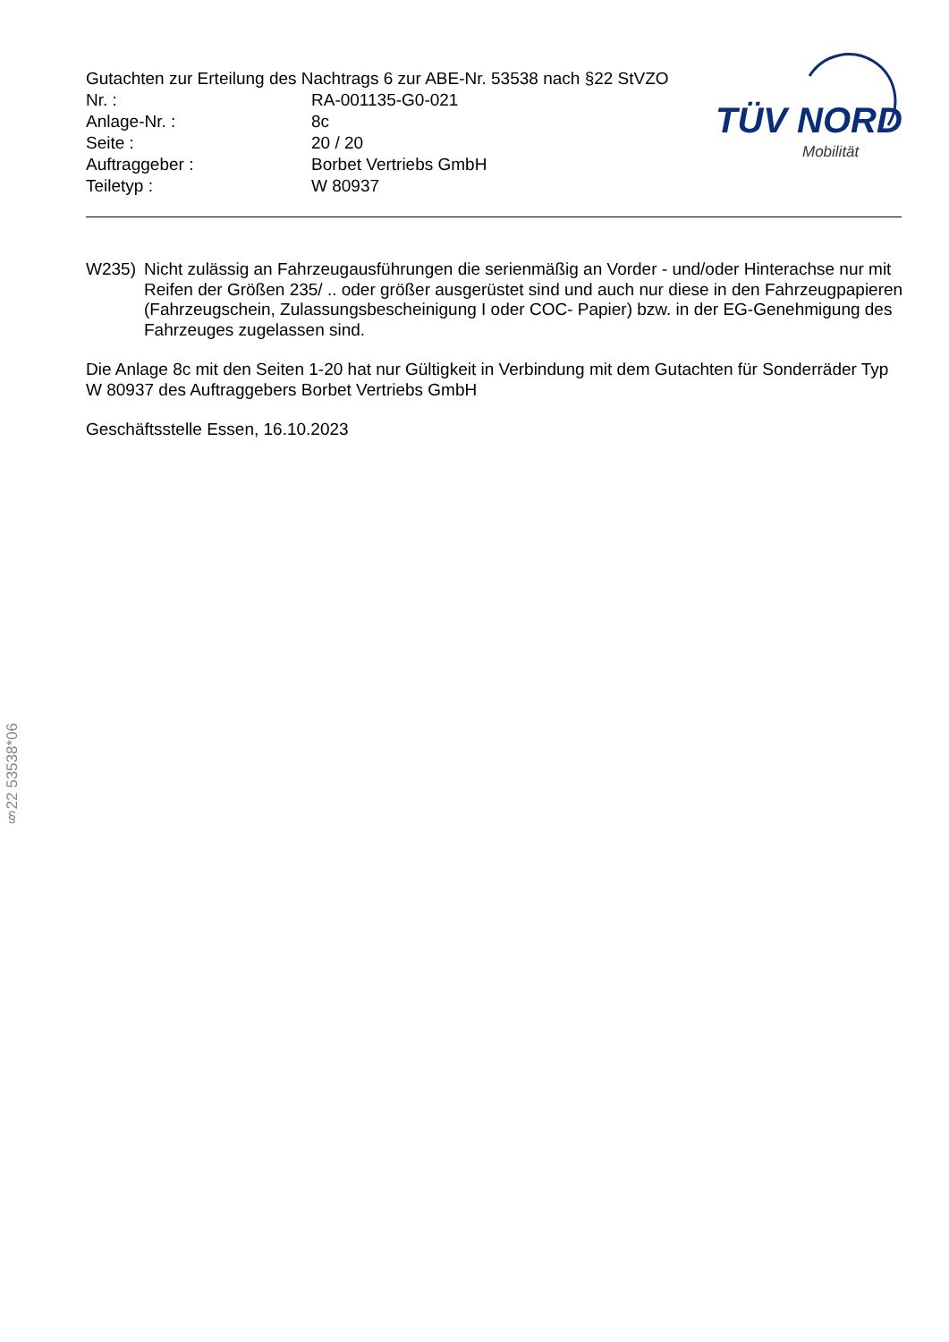Gutachten zur Erteilung des Nachtrags 6 zur ABE-Nr. 53538 nach §22 StVZO
Nr. : RA-001135-G0-021
Anlage-Nr. : 8c
Seite : 20 / 20
Auftraggeber : Borbet Vertriebs GmbH
Teiletyp : W 80937
TÜV NORD
Mobilität
W235) Nicht zulässig an Fahrzeugausführungen die serienmäßig an Vorder - und/oder Hinterachse nur mit Reifen der Größen 235/ .. oder größer ausgerüstet sind und auch nur diese in den Fahrzeugpapieren (Fahrzeugschein, Zulassungsbescheinigung I oder COC- Papier) bzw. in der EG-Genehmigung des Fahrzeuges zugelassen sind.
Die Anlage 8c mit den Seiten 1-20 hat nur Gültigkeit in Verbindung mit dem Gutachten für Sonderräder Typ W 80937 des Auftraggebers Borbet Vertriebs GmbH
Geschäftsstelle Essen, 16.10.2023
§22 53538*06